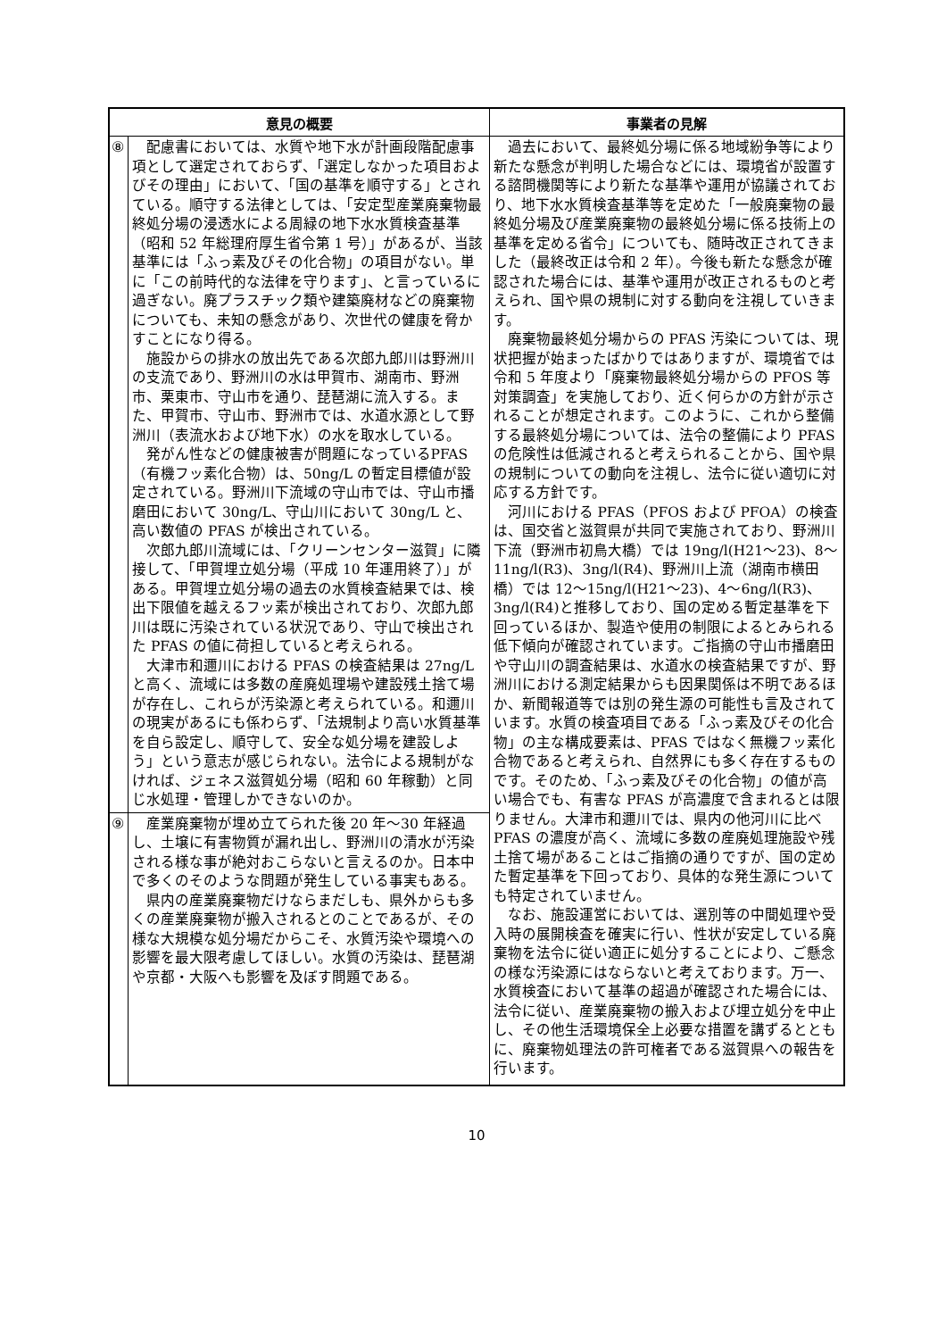| 意見の概要 | | 事業者の見解 |
| --- | --- | --- |
| ⑧ | 配慮書においては、水質や地下水が計画段階配慮事項として選定されておらず、「選定しなかった項目およびその理由」において、「国の基準を順守する」とされている。順守する法律としては、「安定型産業廃棄物最終処分場の浸透水による周緑の地下水水質検査基準（昭和 52 年総理府厚生省令第 1 号）」があるが、当該基準には「ふっ素及びその化合物」の項目がない。単に「この前時代的な法律を守ります」、と言っているに過ぎない。廃プラスチック類や建築廃材などの廃棄物についても、未知の懸念があり、次世代の健康を脅かすことになり得る。 施設からの排水の放出先である次郎九郎川は野洲川の支流であり、野洲川の水は甲賀市、湖南市、野洲市、栗東市、守山市を通り、琵琶湖に流入する。また、甲賀市、守山市、野洲市では、水道水源として野洲川（表流水および地下水）の水を取水している。 発がん性などの健康被害が問題になっているPFAS（有機フッ素化合物）は、50ng/L の暫定目標値が設定されている。野洲川下流域の守山市では、守山市播磨田において 30ng/L、守山川において 30ng/L と、高い数値の PFAS が検出されている。 次郎九郎川流域には、「クリーンセンター滋賀」に隣接して、「甲賀埋立処分場（平成 10 年運用終了）」がある。甲賀埋立処分場の過去の水質検査結果では、検出下限値を越えるフッ素が検出されており、次郎九郎川は既に汚染されている状況であり、守山で検出された PFAS の値に荷担していると考えられる。 大津市和邇川における PFAS の検査結果は 27ng/L と高く、流域には多数の産廃処理場や建設残土捨て場が存在し、これらが汚染源と考えられている。和邇川の現実があるにも係わらず、「法規制より高い水質基準を自ら設定し、順守して、安全な処分場を建設しよう」という意志が感じられない。法令による規制がなければ、ジェネス滋賀処分場（昭和 60 年稼動）と同じ水処理・管理しかできないのか。 | 過去において、最終処分場に係る地域紛争等により新たな懸念が判明した場合などには、環境省が設置する諮問機関等により新たな基準や運用が協議されており、地下水水質検査基準等を定めた「一般廃棄物の最終処分場及び産業廃棄物の最終処分場に係る技術上の基準を定める省令」についても、随時改正されてきました（最終改正は令和 2 年）。今後も新たな懸念が確認された場合には、基準や運用が改正されるものと考えられ、国や県の規制に対する動向を注視していきます。 廃棄物最終処分場からの PFAS 汚染については、現状把握が始まったばかりではありますが、環境省では令和 5 年度より「廃棄物最終処分場からの PFOS 等対策調査」を実施しており、近く何らかの方針が示されることが想定されます。このように、これから整備する最終処分場については、法令の整備により PFAS の危険性は低減されると考えられることから、国や県の規制についての動向を注視し、法令に従い適切に対応する方針です。 河川における PFAS（PFOS および PFOA）の検査は、国交省と滋賀県が共同で実施されており、野洲川下流（野洲市初鳥大橋）では 19ng/l(H21～23)、8～11ng/l(R3)、3ng/l(R4)、野洲川上流（湖南市横田橋）では 12～15ng/l(H21～23)、4～6ng/l(R3)、3ng/l(R4)と推移しており、国の定める暫定基準を下回っているほか、製造や使用の制限によるとみられる低下傾向が確認されています。ご指摘の守山市播磨田や守山川の調査結果は、水道水の検査結果ですが、野洲川における測定結果からも因果関係は不明であるほか、新聞報道等では別の発生源の可能性も言及されています。水質の検査項目である「ふっ素及びその化合物」の主な構成要素は、PFAS ではなく無機フッ素化合物であると考えられ、自然界にも多く存在するものです。そのため、「ふっ素及びその化合物」の値が高い場合でも、有害な PFAS が高濃度で含まれるとは限りません。大津市和邇川では、県内の他河川に比べ PFAS の濃度が高く、流域に多数の産廃処理施設や残土捨て場があることはご指摘の通りですが、国の定めた暫定基準を下回っており、具体的な発生源についても特定されていません。 なお、施設運営においては、選別等の中間処理や受入時の展開検査を確実に行い、性状が安定している廃棄物を法令に従い適正に処分することにより、ご懸念の様な汚染源にはならないと考えております。万一、水質検査において基準の超過が確認された場合には、法令に従い、産業廃棄物の搬入および埋立処分を中止し、その他生活環境保全上必要な措置を講ずるとともに、廃棄物処理法の許可権者である滋賀県への報告を行います。 |
| ⑨ | 産業廃棄物が埋め立てられた後 20 年～30 年経過し、土壌に有害物質が漏れ出し、野洲川の清水が汚染される様な事が絶対おこらないと言えるのか。日本中で多くのそのような問題が発生している事実もある。 県内の産業廃棄物だけならまだしも、県外からも多くの産業廃棄物が搬入されるとのことであるが、その様な大規模な処分場だからこそ、水質汚染や環境への影響を最大限考慮してほしい。水質の汚染は、琵琶湖や京都・大阪へも影響を及ぼす問題である。 | |
10